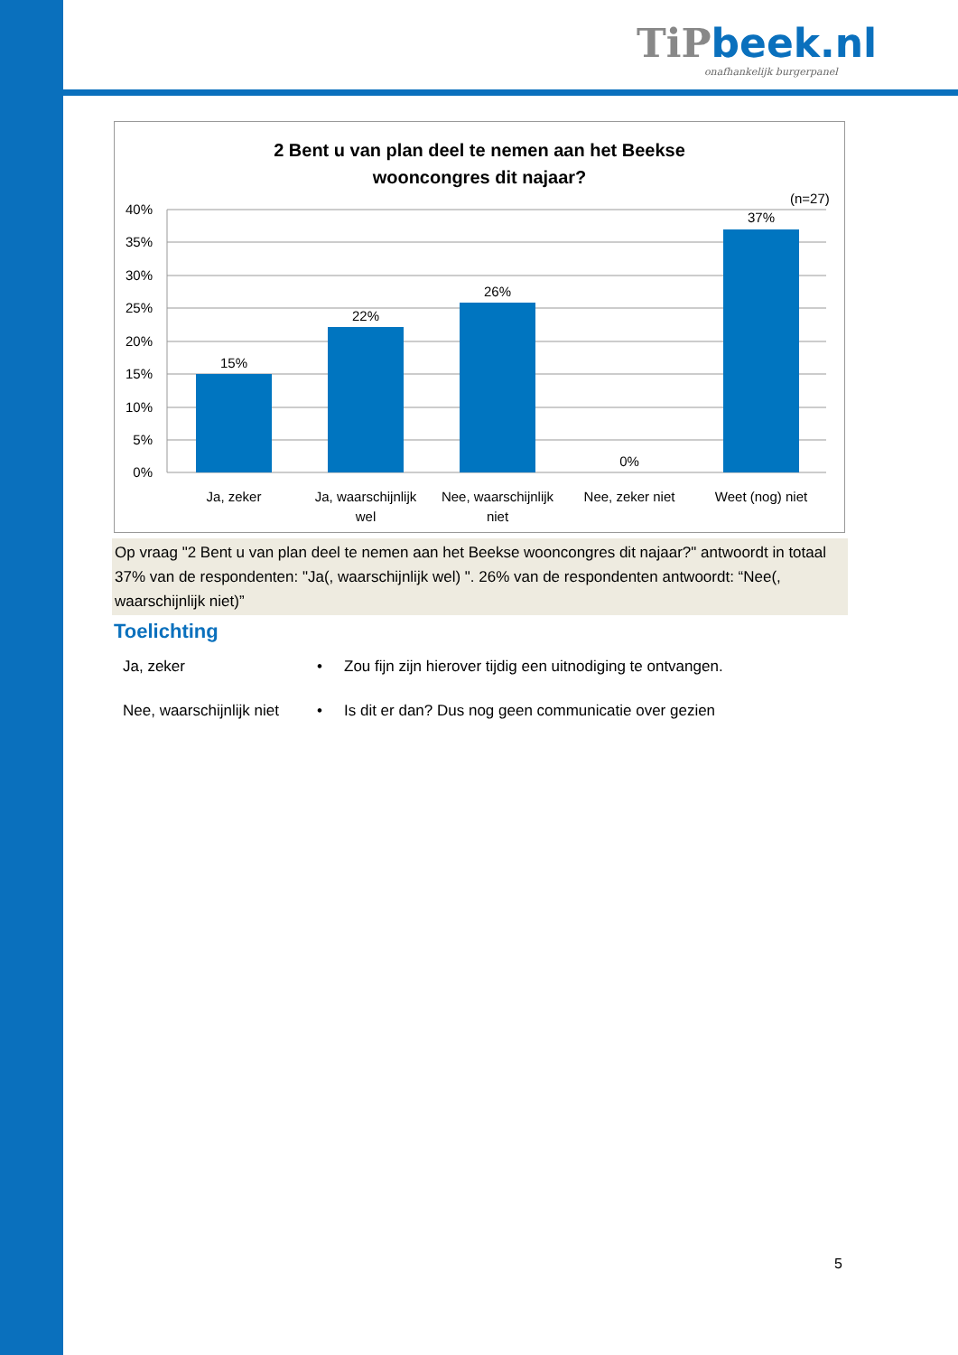TiP beek.nl
onafhankelijk burgerpanel
2 Bent u van plan deel te nemen aan het Beekse
wooncongres dit najaar?
(n=27)
40%
35%
30%
25%
20%
15%
10%
5%
0%
15%
22%
26%
0%
37%
Ja, zeker
Ja, waarschijnlijk
wel
Nee, waarschijnlijk
niet
Nee, zeker niet
Weet (nog) niet
Op vraag "2 Bent u van plan deel te nemen aan het Beekse wooncongres dit najaar?" antwoordt in totaal 37% van de respondenten: "Ja(, waarschijnlijk wel) ". 26% van de respondenten antwoordt: “Nee(, waarschijnlijk niet)”
Toelichting
Ja, zeker • Zou fijn zijn hierover tijdig een uitnodiging te ontvangen.
Nee, waarschijnlijk niet • Is dit er dan? Dus nog geen communicatie over gezien
5